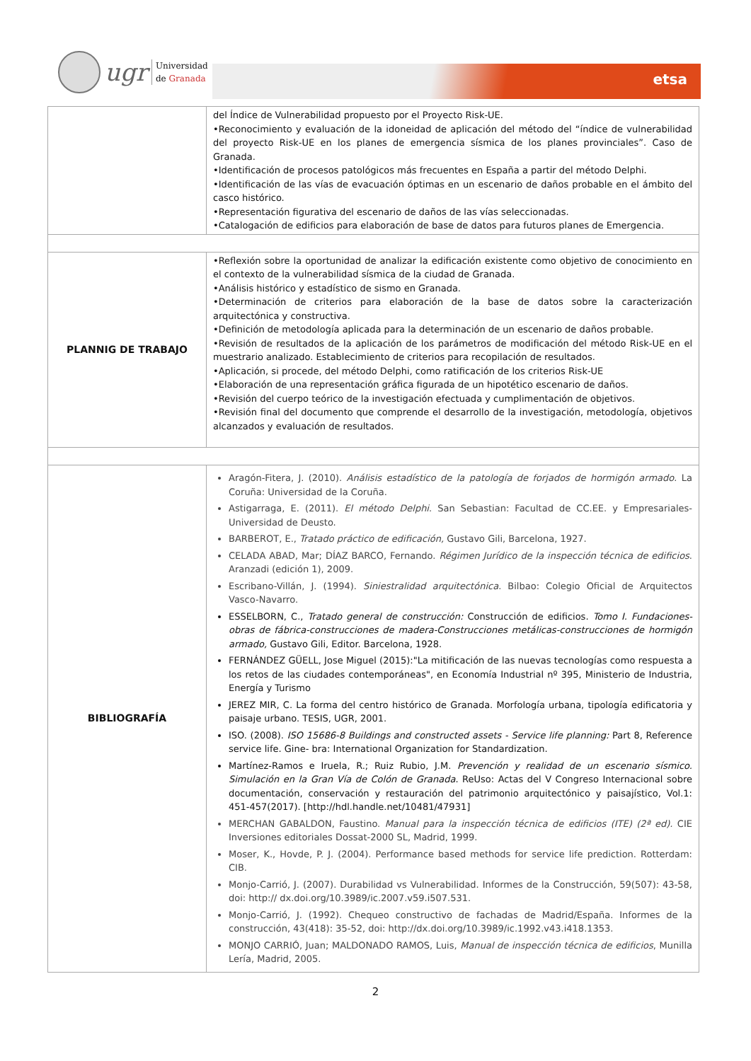ugr
Universidad
de Granada
etsa
| | del Índice de Vulnerabilidad propuesto por el Proyecto Risk-UE. •Reconocimiento y evaluación de la idoneidad de aplicación del método del “índice de vulnerabilidad del proyecto Risk-UE en los planes de emergencia sísmica de los planes provinciales”. Caso de Granada. •Identificación de procesos patológicos más frecuentes en España a partir del método Delphi. •Identificación de las vías de evacuación óptimas en un escenario de daños probable en el ámbito del casco histórico. •Representación figurativa del escenario de daños de las vías seleccionadas. •Catalogación de edificios para elaboración de base de datos para futuros planes de Emergencia. |
| PLANNIG DE TRABAJO | •Reflexión sobre la oportunidad de analizar la edificación existente como objetivo de conocimiento en el contexto de la vulnerabilidad sísmica de la ciudad de Granada. •Análisis histórico y estadístico de sismo en Granada. •Determinación de criterios para elaboración de la base de datos sobre la caracterización arquitectónica y constructiva. •Definición de metodología aplicada para la determinación de un escenario de daños probable. •Revisión de resultados de la aplicación de los parámetros de modificación del método Risk-UE en el muestrario analizado. Establecimiento de criterios para recopilación de resultados. •Aplicación, si procede, del método Delphi, como ratificación de los criterios Risk-UE •Elaboración de una representación gráfica figurada de un hipotético escenario de daños. •Revisión del cuerpo teórico de la investigación efectuada y cumplimentación de objetivos. •Revisión final del documento que comprende el desarrollo de la investigación, metodología, objetivos alcanzados y evaluación de resultados. |
| BIBLIOGRAFÍA | Aragón-Fitera, J. (2010). Análisis estadístico de la patología de forjados de hormigón armado . La Coruña: Universidad de la Coruña. Astigarraga, E. (2011). El método Delphi . San Sebastian: Facultad de CC.EE. y Empresariales-Universidad de Deusto. BARBEROT, E., Tratado práctico de edificación, Gustavo Gili, Barcelona, 1927. CELADA ABAD, Mar; DÍAZ BARCO, Fernando. Régimen Jurídico de la inspección técnica de edificios . Aranzadi (edición 1), 2009. Escribano-Villán, J. (1994). Siniestralidad arquitectónica . Bilbao: Colegio Oficial de Arquitectos Vasco-Navarro. ESSELBORN, C., Tratado general de construcción: Construcción de edificios. Tomo I. Fundaciones-obras de fábrica-construcciones de madera-Construcciones metálicas-construcciones de hormigón armado, Gustavo Gili, Editor. Barcelona, 1928. FERNÁNDEZ GÜELL, Jose Miguel (2015):"La mitificación de las nuevas tecnologías como respuesta a los retos de las ciudades contemporáneas", en Economía Industrial nº 395, Ministerio de Industria, Energía y Turismo JEREZ MIR, C. La forma del centro histórico de Granada. Morfología urbana, tipología edificatoria y paisaje urbano. TESIS, UGR, 2001. ISO. (2008). ISO 15686-8 Buildings and constructed assets - Service life planning: Part 8, Reference service life. Gine- bra: International Organization for Standardization. Martínez-Ramos e Iruela, R.; Ruiz Rubio, J.M. Prevención y realidad de un escenario sísmico. Simulación en la Gran Vía de Colón de Granada . ReUso: Actas del V Congreso Internacional sobre documentación, conservación y restauración del patrimonio arquitectónico y paisajístico, Vol.1: 451-457(2017). [http://hdl.handle.net/10481/47931] MERCHAN GABALDON, Faustino. Manual para la inspección técnica de edificios (ITE) (2ª ed). CIE Inversiones editoriales Dossat-2000 SL, Madrid, 1999. Moser, K., Hovde, P. J. (2004). Performance based methods for service life prediction. Rotterdam: CIB. Monjo-Carrió, J. (2007). Durabilidad vs Vulnerabilidad. Informes de la Construcción, 59(507): 43-58, doi: http:// dx.doi.org/10.3989/ic.2007.v59.i507.531. Monjo-Carrió, J. (1992). Chequeo constructivo de fachadas de Madrid/España. Informes de la construcción, 43(418): 35-52, doi: http://dx.doi.org/10.3989/ic.1992.v43.i418.1353. MONJO CARRIÓ, Juan; MALDONADO RAMOS, Luis, Manual de inspección técnica de edificios , Munilla Lería, Madrid, 2005. |
2